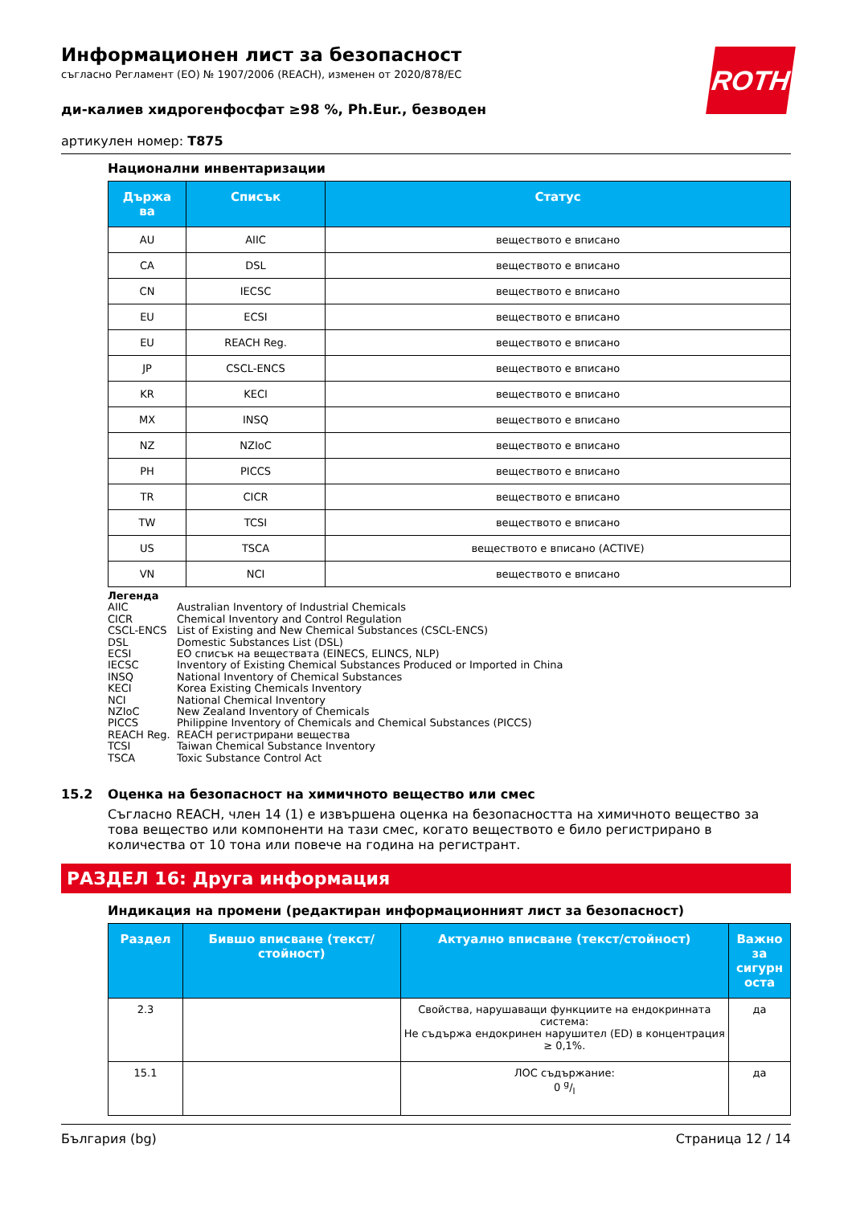ROTH
Информационен лист за безопасност
съгласно Регламент (ЕО) № 1907/2006 (REACH), изменен от 2020/878/ЕС
ди-калиев хидрогенфосфат ≥98 %, Ph.Eur., безводен
артикулен номер: T875
Национални инвентаризации
| Държа ва | Списък | Статус |
| --- | --- | --- |
| AU | AIIC | веществото е вписано |
| CA | DSL | веществото е вписано |
| CN | IECSC | веществото е вписано |
| EU | ECSI | веществото е вписано |
| EU | REACH Reg. | веществото е вписано |
| JP | CSCL-ENCS | веществото е вписано |
| KR | KECI | веществото е вписано |
| MX | INSQ | веществото е вписано |
| NZ | NZIoC | веществото е вписано |
| PH | PICCS | веществото е вписано |
| TR | CICR | веществото е вписано |
| TW | TCSI | веществото е вписано |
| US | TSCA | веществото е вписано (ACTIVE) |
| VN | NCI | веществото е вписано |
Легенда
AIIC Australian Inventory of Industrial Chemicals
CICR Chemical Inventory and Control Regulation
CSCL-ENCS List of Existing and New Chemical Substances (CSCL-ENCS)
DSL Domestic Substances List (DSL)
ECSI ЕО списък на веществата (EINECS, ELINCS, NLP)
IECSC Inventory of Existing Chemical Substances Produced or Imported in China
INSQ National Inventory of Chemical Substances
KECI Korea Existing Chemicals Inventory
NCI National Chemical Inventory
NZIoC New Zealand Inventory of Chemicals
PICCS Philippine Inventory of Chemicals and Chemical Substances (PICCS)
REACH Reg. REACH регистрирани вещества
TCSI Taiwan Chemical Substance Inventory
TSCA Toxic Substance Control Act
15.2 Оценка на безопасност на химичното вещество или смес
Съгласно REACH, член 14 (1) е извършена оценка на безопасността на химичното вещество за това вещество или компоненти на тази смес, когато веществото е било регистрирано в количества от 10 тона или повече на година на регистрант.
РАЗДЕЛ 16: Друга информация
Индикация на промени (редактиран информационният лист за безопасност)
| Раздел | Бившо вписване (текст/стойност) | Актуално вписване (текст/стойност) | Важно за сигурн оста |
| --- | --- | --- | --- |
| 2.3 | | Свойства, нарушаващи функциите на ендокринната система: Не съдържа ендокринен нарушител (ED) в концентрация ≥ 0,1%. | да |
| 15.1 | | ЛОС съдържание: 0 g/l | да |
България (bg) Страница 12 / 14